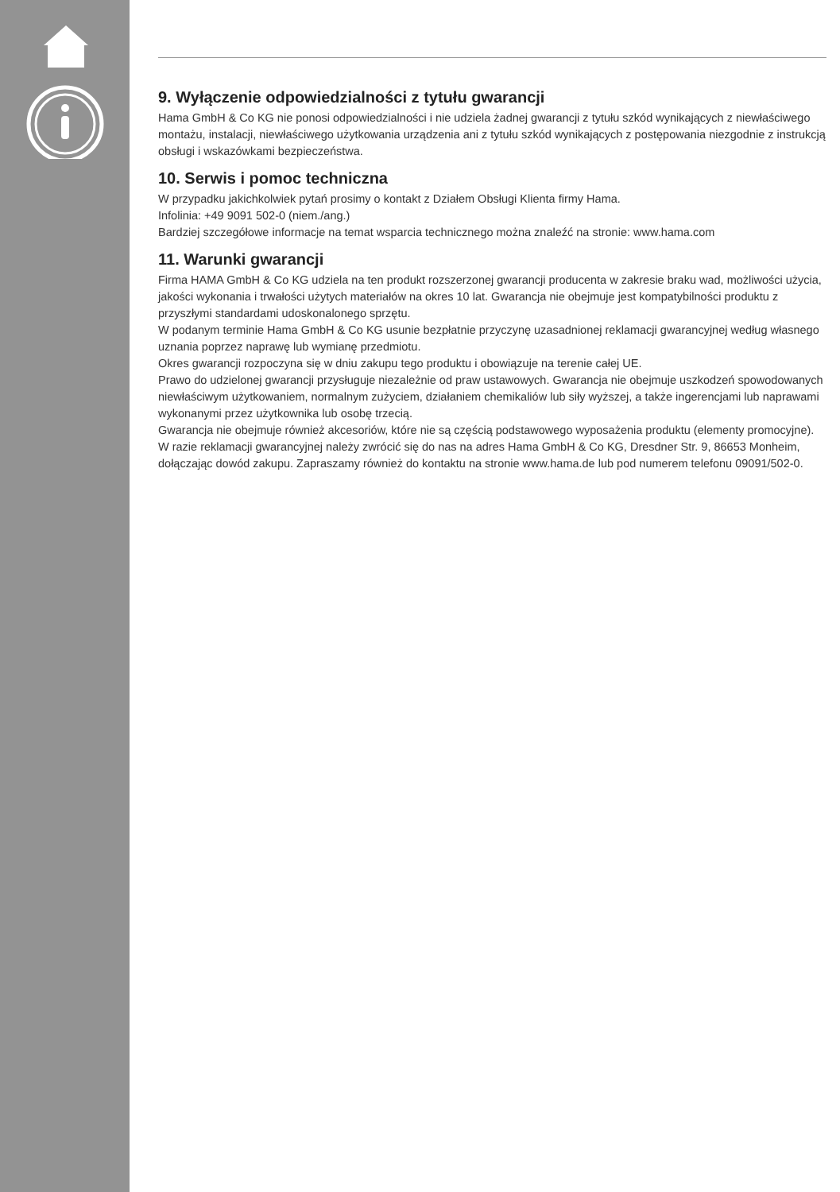9. Wyłączenie odpowiedzialności z tytułu gwarancji
Hama GmbH & Co KG nie ponosi odpowiedzialności i nie udziela żadnej gwarancji z tytułu szkód wynikających z niewłaściwego montażu, instalacji, niewłaściwego użytkowania urządzenia ani z tytułu szkód wynikających z postępowania niezgodnie z instrukcją obsługi i wskazówkami bezpieczeństwa.
10. Serwis i pomoc techniczna
W przypadku jakichkolwiek pytań prosimy o kontakt z Działem Obsługi Klienta firmy Hama.
Infolinia: +49 9091 502-0 (niem./ang.)
Bardziej szczegółowe informacje na temat wsparcia technicznego można znaleźć na stronie: www.hama.com
11. Warunki gwarancji
Firma HAMA GmbH & Co KG udziela na ten produkt rozszerzonej gwarancji producenta w zakresie braku wad, możliwości użycia, jakości wykonania i trwałości użytych materiałów na okres 10 lat. Gwarancja nie obejmuje jest kompatybilności produktu z przyszłymi standardami udoskonalonego sprzętu.
W podanym terminie Hama GmbH & Co KG usunie bezpłatnie przyczynę uzasadnionej reklamacji gwarancyjnej według własnego uznania poprzez naprawę lub wymianę przedmiotu.
Okres gwarancji rozpoczyna się w dniu zakupu tego produktu i obowiązuje na terenie całej UE.
Prawo do udzielonej gwarancji przysługuje niezależnie od praw ustawowych. Gwarancja nie obejmuje uszkodzeń spowodowanych niewłaściwym użytkowaniem, normalnym zużyciem, działaniem chemikaliów lub siły wyższej, a także ingerencjami lub naprawami wykonanymi przez użytkownika lub osobę trzecią.
Gwarancja nie obejmuje również akcesoriów, które nie są częścią podstawowego wyposażenia produktu (elementy promocyjne).
W razie reklamacji gwarancyjnej należy zwrócić się do nas na adres Hama GmbH & Co KG, Dresdner Str. 9, 86653 Monheim, dołączając dowód zakupu. Zapraszamy również do kontaktu na stronie www.hama.de lub pod numerem telefonu 09091/502-0.